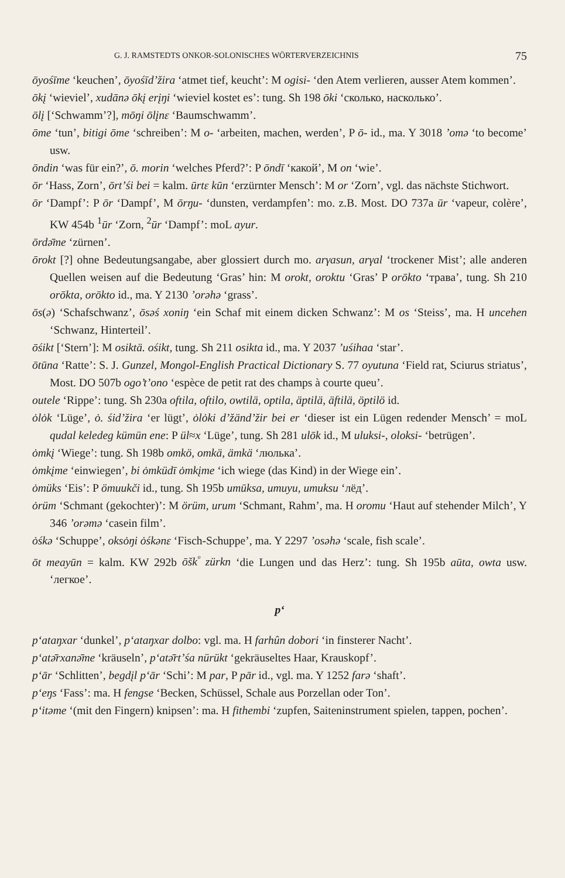G. J. RAMSTEDTS ONKOR-SOLONISCHES WÖRTERVERZEICHNIS 75
ōyośīme ‘keuchen’, ōyośīd’žira ‘atmet tief, keucht’: M ogisi- ‘den Atem verlieren, ausser Atem kommen’.
ōkį ‘wieviel’, xudānə ōkį erįŋi ‘wieviel kostet es’: tung. Sh 198 ōki ‘сколько, насколько’.
ōlį [‘Schwamm’?], mōŋi ōlįnɛ ‘Baumschwamm’.
ōme ‘tun’, bitigi ōme ‘schreiben’: M o- ‘arbeiten, machen, werden’, P ō- id., ma. Y 3018 ’omə ‘to become’ usw.
ōndin ‘was für ein?’, ō. morin ‘welches Pferd?’: P ōndī ‘какой’, M on ‘wie’.
ōr ‘Hass, Zorn’, ōrt’śi bei = kalm. ūrtɛ kūn ‘erzürnter Mensch’: M or ‘Zorn’, vgl. das nächste Stichwort.
ōr ‘Dampf’: P ōr ‘Dampf’, M ōrŋu- ‘dunsten, verdampfen’: mo. z.B. Most. DO 737a ūr ‘vapeur, colère’, KW 454b <sup>1</sup>ūr ‘Zorn, <sup>2</sup>ūr ‘Dampf’: moL ayur.
ōrdə̄me ‘zürnen’.
ōrokt [?] ohne Bedeutungsangabe, aber glossiert durch mo. arγasun, arγal ‘trockener Mist’; alle anderen Quellen weisen auf die Bedeutung ‘Gras’ hin: M orokt, oroktu ‘Gras’ P orōkto ‘трава’, tung. Sh 210 orōkta, orōkto id., ma. Y 2130 ’orəhə ‘grass’.
ōs(ə) ‘Schafschwanz’, ōsəś xoniŋ ‘ein Schaf mit einem dicken Schwanz’: M os ‘Steiss’, ma. H uncehen ‘Schwanz, Hinterteil’.
ōśikt [‘Stern’]: M osiktä. ośikt, tung. Sh 211 osikta id., ma. Y 2037 ’uśihaa ‘star’.
ōtūna ‘Ratte’: S. J. Gunzel, Mongol-English Practical Dictionary S. 77 oyutuna ‘Field rat, Sciurus striatus’, Most. DO 507b ogo’t’ono ‘espèce de petit rat des champs à courte queu’.
outele ‘Rippe’: tung. Sh 230a oftila, oftilo, owtilä, optila, äptilä, äftilä, öptilö id.
ȯlȯk ‘Lüge’, ȯ. śid’žira ‘er lügt’, ȯlȯki d’žänd’žir bei er ‘dieser ist ein Lügen redender Mensch’ = moL qudal keledeg kümün ene: P ül≈x ‘Lüge’, tung. Sh 281 ulōk id., M uluksi-, oloksi- ‘betrügen’.
ȯmkį ‘Wiege’: tung. Sh 198b omkö, omkä, ämkä ‘люлька’.
ȯmkįme ‘einwiegen’, bi ȯmküdī ȯmkįme ‘ich wiege (das Kind) in der Wiege ein’.
ȯmüks ‘Eis’: P ömuukči id., tung. Sh 195b umūksa, umuyu, umuksu ‘лёд’.
ȯrüm ‘Schmant (gekochter)’: M örüm, urum ‘Schmant, Rahm’, ma. H oromu ‘Haut auf stehender Milch’, Y 346 ’orəmə ‘casein film’.
ȯśkə ‘Schuppe’, oksȯŋi ȯśkənɛ ‘Fisch-Schuppe’, ma. Y 2297 ’osəhə ‘scale, fish scale’.
ōt meayūn = kalm. KW 292b ōšk<sup>ᵒ</sup> zürkn ‘die Lungen und das Herz’: tung. Sh 195b aūta, owta usw. ‘легкое’.
p‘
p‘ataŋxar ‘dunkel’, p‘ataŋxar dolbo: vgl. ma. H farhûn dobori ‘in finsterer Nacht’.
p‘atə̄rxanə̄me ‘kräuseln’, p‘atə̄rt’śa nürükt ‘gekräuseltes Haar, Krauskopf’.
p‘ār ‘Schlitten’, begdįl p‘ār ‘Schi’: M par, P pār id., vgl. ma. Y 1252 farə ‘shaft’.
p‘eŋs ‘Fass’: ma. H fengse ‘Becken, Schüssel, Schale aus Porzellan oder Ton’.
p‘itəme ‘(mit den Fingern) knipsen’: ma. H fithembi ‘zupfen, Saiteninstrument spielen, tappen, pochen’.